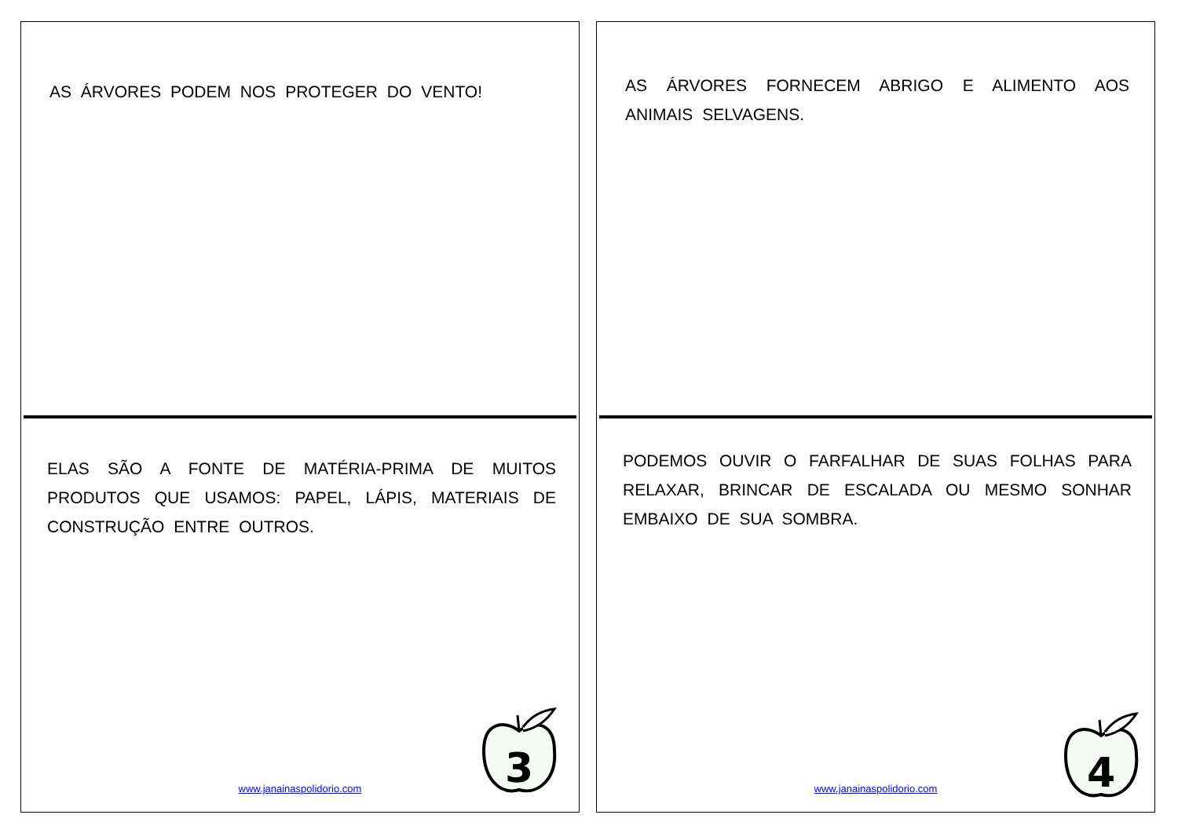AS ÁRVORES PODEM NOS PROTEGER DO VENTO!
ELAS SÃO A FONTE DE MATÉRIA-PRIMA DE MUITOS PRODUTOS QUE USAMOS: PAPEL, LÁPIS, MATERIAIS DE CONSTRUÇÃO ENTRE OUTROS.
www.janainaspolidorio.com
3
AS ÁRVORES FORNECEM ABRIGO E ALIMENTO AOS ANIMAIS SELVAGENS.
PODEMOS OUVIR O FARFALHAR DE SUAS FOLHAS PARA RELAXAR, BRINCAR DE ESCALADA OU MESMO SONHAR EMBAIXO DE SUA SOMBRA.
www.janainaspolidorio.com
4